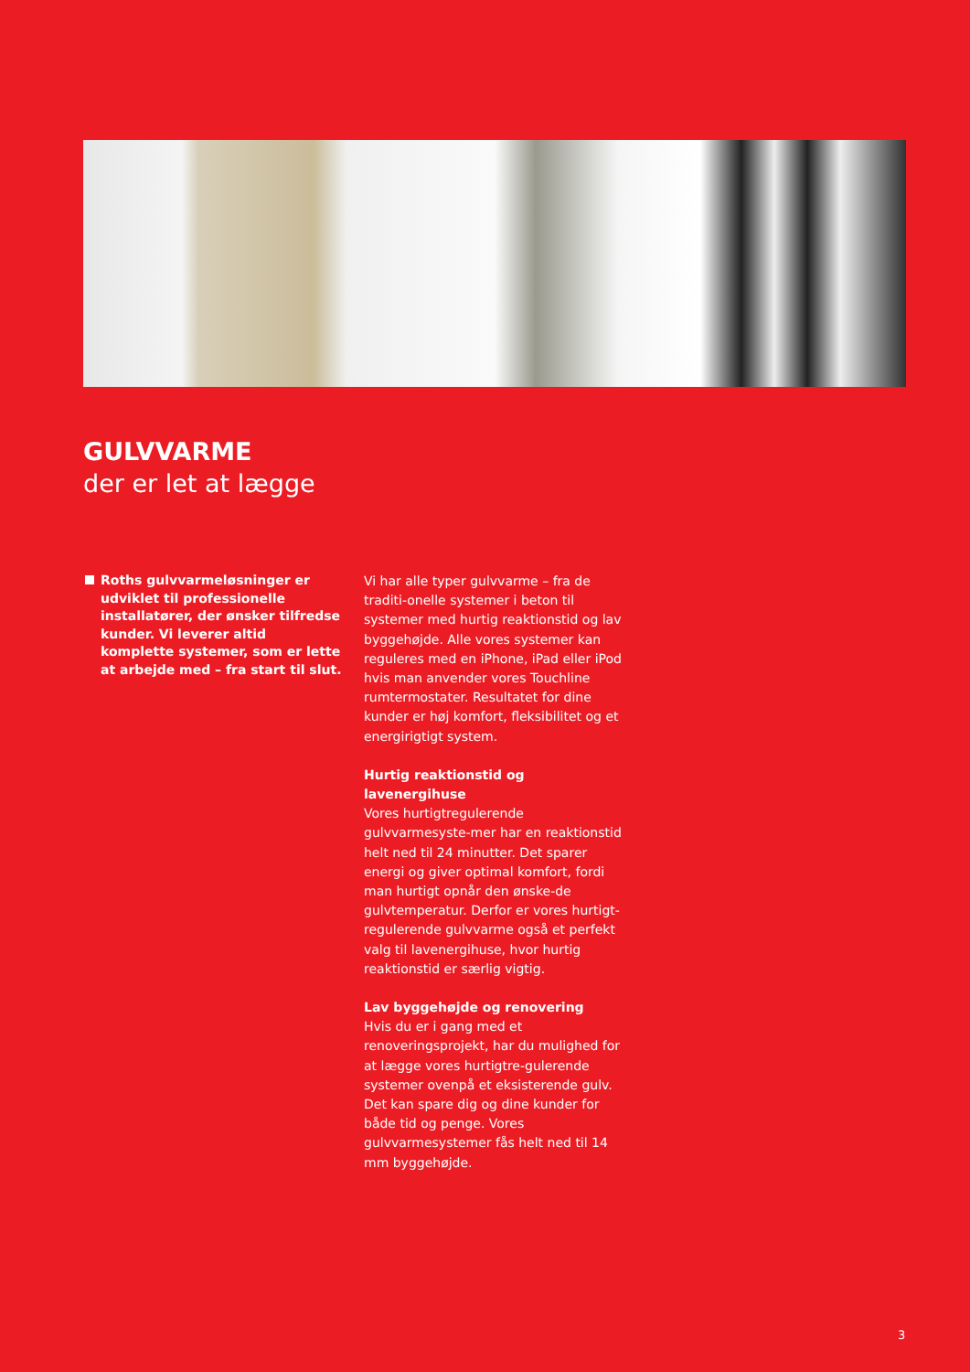GULVVARME
der er let at lægge
Roths gulvvarmeløsninger er udviklet til professionelle installatører, der ønsker tilfredse kunder. Vi leverer altid komplette systemer, som er lette at arbejde med – fra start til slut.
Vi har alle typer gulvvarme – fra de traditi-onelle systemer i beton til systemer med hurtig reaktionstid og lav byggehøjde. Alle vores systemer kan reguleres med en iPhone, iPad eller iPod hvis man anvender vores Touchline rumtermostater. Resultatet for dine kunder er høj komfort, fleksibilitet og et energirigtigt system.
Hurtig reaktionstid og lavenergihuse
Vores hurtigtregulerende gulvvarmesyste-mer har en reaktionstid helt ned til 24 minutter. Det sparer energi og giver optimal komfort, fordi man hurtigt opnår den ønske-de gulvtemperatur. Derfor er vores hurtigt-regulerende gulvvarme også et perfekt valg til lavenergihuse, hvor hurtig reaktionstid er særlig vigtig.
Lav byggehøjde og renovering
Hvis du er i gang med et renoveringsprojekt, har du mulighed for at lægge vores hurtigtre-gulerende systemer ovenpå et eksisterende gulv. Det kan spare dig og dine kunder for både tid og penge. Vores gulvvarmesystemer fås helt ned til 14 mm byggehøjde.
3